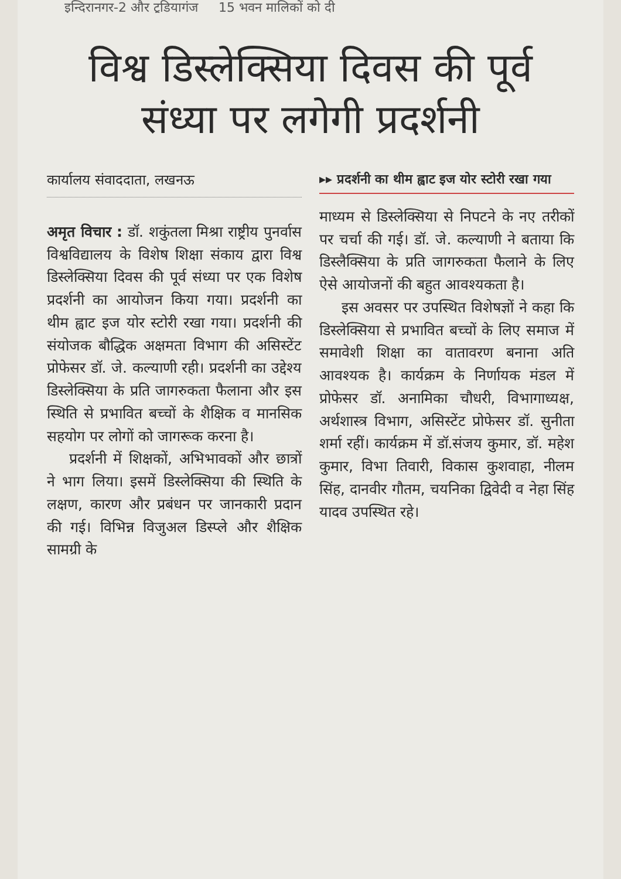इन्दिरानगर-2 और टूड़ियागंज 15 भवन मालिकों को दी
विश्व डिस्लेक्सिया दिवस की पूर्व संध्या पर लगेगी प्रदर्शनी
कार्यालय संवाददाता, लखनऊ
अमृत विचार : डॉ. शकुंतला मिश्रा राष्ट्रीय पुनर्वास विश्वविद्यालय के विशेष शिक्षा संकाय द्वारा विश्व डिस्लेक्सिया दिवस की पूर्व संध्या पर एक विशेष प्रदर्शनी का आयोजन किया गया। प्रदर्शनी का थीम ह्वाट इज योर स्टोरी रखा गया। प्रदर्शनी की संयोजक बौद्धिक अक्षमता विभाग की असिस्टेंट प्रोफेसर डॉ. जे. कल्याणी रही। प्रदर्शनी का उद्देश्य डिस्लेक्सिया के प्रति जागरुकता फैलाना और इस स्थिति से प्रभावित बच्चों के शैक्षिक व मानसिक सहयोग पर लोगों को जागरूक करना है।
प्रदर्शनी में शिक्षकों, अभिभावकों और छात्रों ने भाग लिया। इसमें डिस्लेक्सिया की स्थिति के लक्षण, कारण और प्रबंधन पर जानकारी प्रदान की गई। विभिन्न विजुअल डिस्प्ले और शैक्षिक सामग्री के
▸▸ प्रदर्शनी का थीम ह्वाट इज योर स्टोरी रखा गया
माध्यम से डिस्लेक्सिया से निपटने के नए तरीकों पर चर्चा की गई। डॉ. जे. कल्याणी ने बताया कि डिस्लैक्सिया के प्रति जागरुकता फैलाने के लिए ऐसे आयोजनों की बहुत आवश्यकता है।
इस अवसर पर उपस्थित विशेषज्ञों ने कहा कि डिस्लेक्सिया से प्रभावित बच्चों के लिए समाज में समावेशी शिक्षा का वातावरण बनाना अति आवश्यक है। कार्यक्रम के निर्णायक मंडल में प्रोफेसर डॉ. अनामिका चौधरी, विभागाध्यक्ष, अर्थशास्त्र विभाग, असिस्टेंट प्रोफेसर डॉ. सुनीता शर्मा रहीं। कार्यक्रम में डॉ.संजय कुमार, डॉ. महेश कुमार, विभा तिवारी, विकास कुशवाहा, नीलम सिंह, दानवीर गौतम, चयनिका द्विवेदी व नेहा सिंह यादव उपस्थित रहे।